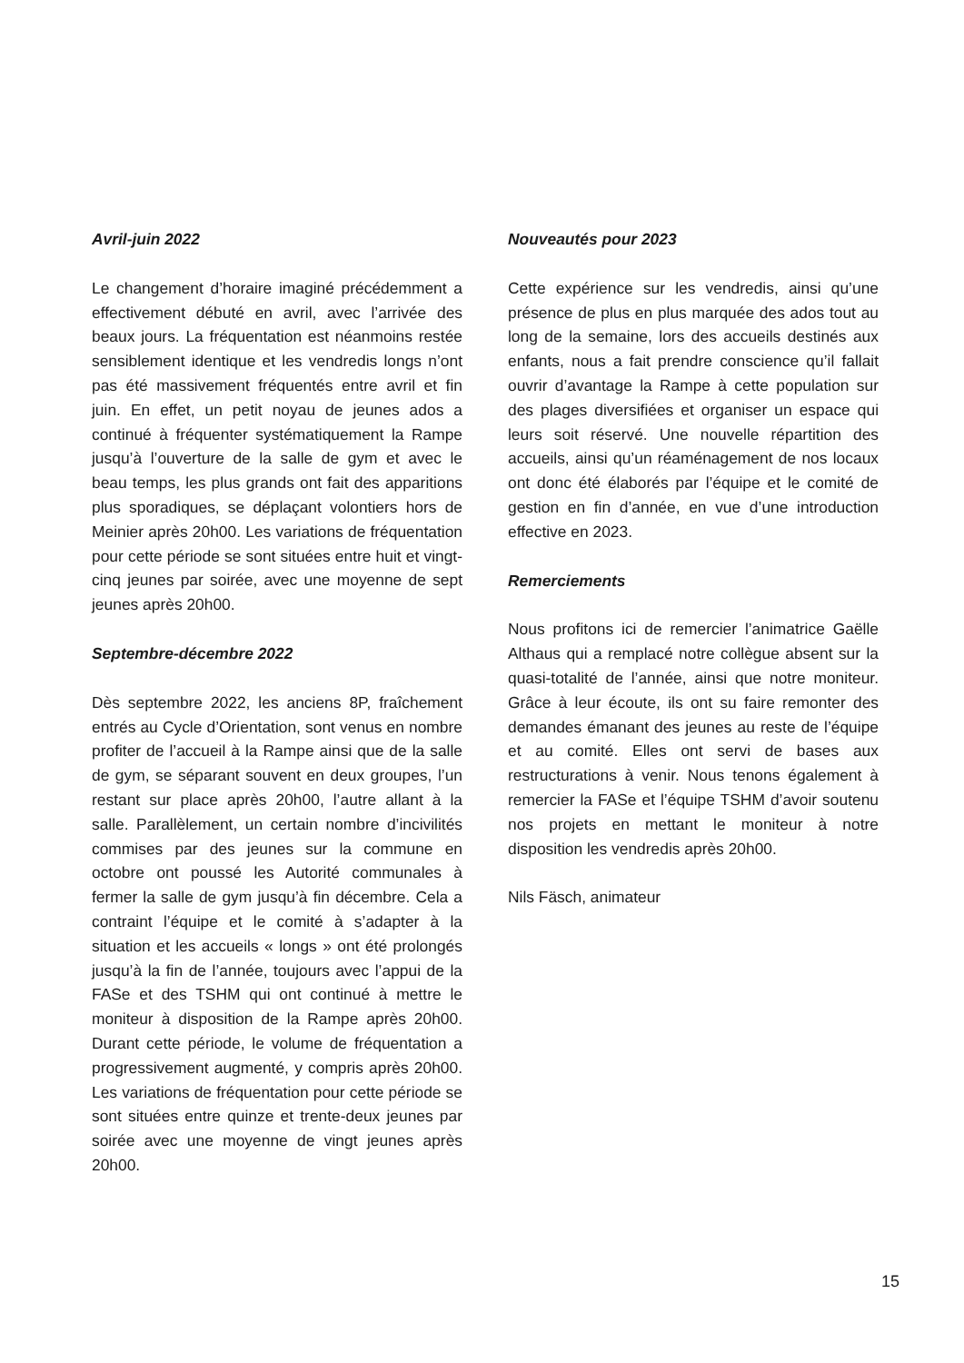Avril-juin 2022
Le changement d’horaire imaginé précédemment a effectivement débuté en avril, avec l’arrivée des beaux jours. La fréquentation est néanmoins restée sensiblement identique et les vendredis longs n’ont pas été massivement fréquentés entre avril et fin juin. En effet, un petit noyau de jeunes ados a continué à fréquenter systématiquement la Rampe jusqu’à l’ouverture de la salle de gym et avec le beau temps, les plus grands ont fait des apparitions plus sporadiques, se déplaçant volontiers hors de Meinier après 20h00. Les variations de fréquentation pour cette période se sont situées entre huit et vingt-cinq jeunes par soirée, avec une moyenne de sept jeunes après 20h00.
Septembre-décembre 2022
Dès septembre 2022, les anciens 8P, fraîchement entrés au Cycle d’Orientation, sont venus en nombre profiter de l’accueil à la Rampe ainsi que de la salle de gym, se séparant souvent en deux groupes, l’un restant sur place après 20h00, l’autre allant à la salle. Parallèlement, un certain nombre d’incivilités commises par des jeunes sur la commune en octobre ont poussé les Autorité communales à fermer la salle de gym jusqu’à fin décembre. Cela a contraint l’équipe et le comité à s’adapter à la situation et les accueils « longs » ont été prolongés jusqu’à la fin de l’année, toujours avec l’appui de la FASe et des TSHM qui ont continué à mettre le moniteur à disposition de la Rampe après 20h00. Durant cette période, le volume de fréquentation a progressivement augmenté, y compris après 20h00. Les variations de fréquentation pour cette période se sont situées entre quinze et trente-deux jeunes par soirée avec une moyenne de vingt jeunes après 20h00.
Nouveautés pour 2023
Cette expérience sur les vendredis, ainsi qu’une présence de plus en plus marquée des ados tout au long de la semaine, lors des accueils destinés aux enfants, nous a fait prendre conscience qu’il fallait ouvrir d’avantage la Rampe à cette population sur des plages diversifiées et organiser un espace qui leurs soit réservé. Une nouvelle répartition des accueils, ainsi qu’un réaménagement de nos locaux ont donc été élaborés par l’équipe et le comité de gestion en fin d’année, en vue d’une introduction effective en 2023.
Remerciements
Nous profitons ici de remercier l’animatrice Gaëlle Althaus qui a remplacé notre collègue absent sur la quasi-totalité de l’année, ainsi que notre moniteur. Grâce à leur écoute, ils ont su faire remonter des demandes émanant des jeunes au reste de l’équipe et au comité. Elles ont servi de bases aux restructurations à venir. Nous tenons également à remercier la FASe et l’équipe TSHM d’avoir soutenu nos projets en mettant le moniteur à notre disposition les vendredis après 20h00.
Nils Fäsch, animateur
15